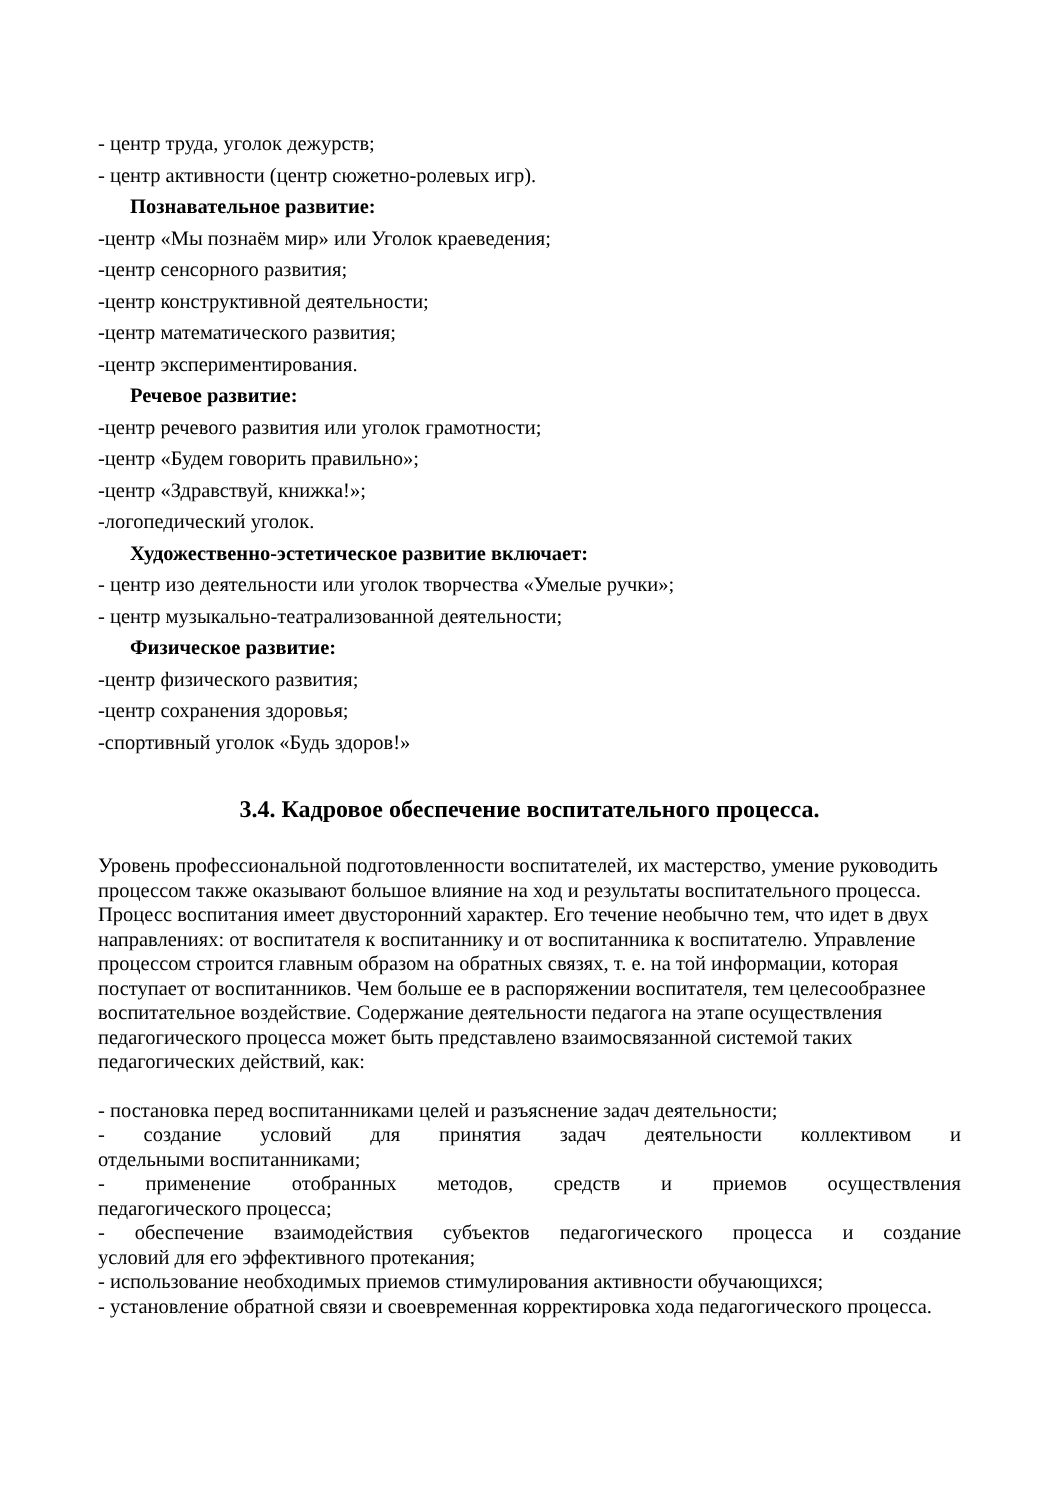- центр труда, уголок дежурств;
- центр активности (центр сюжетно-ролевых игр).
Познавательное развитие:
-центр «Мы познаём мир» или Уголок краеведения;
-центр сенсорного развития;
-центр конструктивной деятельности;
-центр математического развития;
-центр экспериментирования.
Речевое развитие:
-центр речевого развития или уголок грамотности;
-центр «Будем говорить правильно»;
-центр «Здравствуй, книжка!»;
-логопедический уголок.
Художественно-эстетическое развитие включает:
- центр изо деятельности или уголок творчества «Умелые ручки»;
- центр музыкально-театрализованной деятельности;
Физическое развитие:
-центр физического развития;
-центр сохранения здоровья;
-спортивный уголок «Будь здоров!»
3.4. Кадровое обеспечение воспитательного процесса.
Уровень профессиональной подготовленности воспитателей, их мастерство, умение руководить процессом также оказывают большое влияние на ход и результаты воспитательного процесса. Процесс воспитания имеет двусторонний характер. Его течение необычно тем, что идет в двух направлениях: от воспитателя к воспитаннику и от воспитанника к воспитателю. Управление процессом строится главным образом на обратных связях, т. е. на той информации, которая поступает от воспитанников. Чем больше ее в распоряжении воспитателя, тем целесообразнее воспитательное воздействие. Содержание деятельности педагога на этапе осуществления педагогического процесса может быть представлено взаимосвязанной системой таких педагогических действий, как:
- постановка перед воспитанниками целей и разъяснение задач деятельности;
- создание условий для принятия задач деятельности коллективом и
отдельными воспитанниками;
- применение отобранных методов, средств и приемов осуществления
педагогического процесса;
- обеспечение взаимодействия субъектов педагогического процесса и создание
условий для его эффективного протекания;
- использование необходимых приемов стимулирования активности обучающихся;
- установление обратной связи и своевременная корректировка хода педагогического процесса.